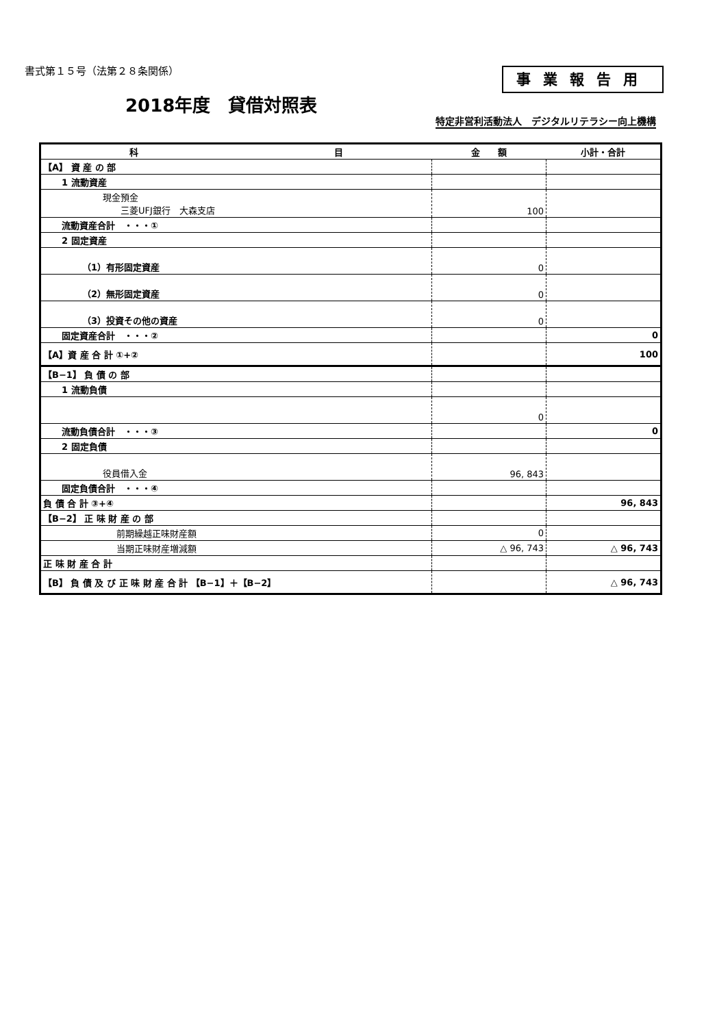書式第１５号（法第２８条関係） 事業報告用
2018年度　貸借対照表
特定非営利活動法人　デジタルリテラシー向上機構
| 科 目 | 金 額 | 小計・合計 |
| --- | --- | --- |
| 【A】 資 産 の 部 | | |
| 1 流動資産 | | |
| 現金預金 三菱UFJ銀行 大森支店 | 100 | |
| 流動資産合計 ・・・① | | |
| 2 固定資産 | | |
| （1）有形固定資産 | 0 | |
| （2）無形固定資産 | 0 | |
| （3）投資その他の資産 | 0 | |
| 固定資産合計 ・・・② | | 0 |
| 【A】資 産 合 計 ①+② | | 100 |
| 【B−1】 負 債 の 部 | | |
| 1 流動負債 | | |
| | 0 | |
| 流動負債合計 ・・・③ | | 0 |
| 2 固定負債 | | |
| 役員借入金 | 96, 843 | |
| 固定負債合計 ・・・④ | | |
| 負 債 合 計 ③+④ | | 96, 843 |
| 【B−2】 正 味 財 産 の 部 | | |
| 前期繰越正味財産額 | 0 | |
| 当期正味財産増減額 | △ 96, 743 | △ 96, 743 |
| 正 味 財 産 合 計 | | |
| 【B】 負 債 及 び 正 味 財 産 合 計 【B−1】＋【B−2】 | | △ 96, 743 |